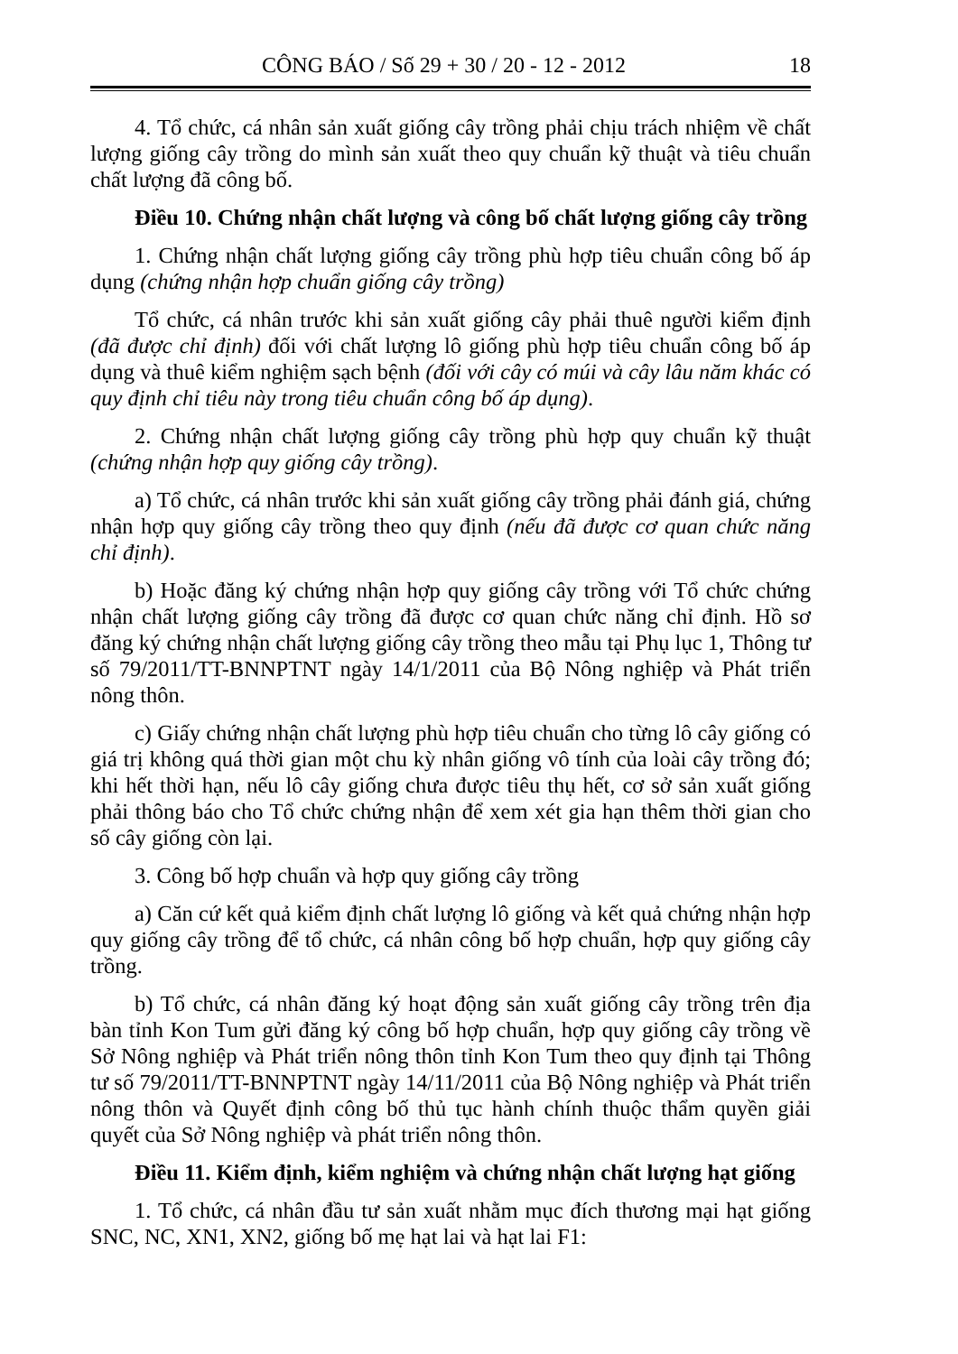CÔNG BÁO / Số 29 + 30 / 20 - 12 - 2012 18
4. Tổ chức, cá nhân sản xuất giống cây trồng phải chịu trách nhiệm về chất lượng giống cây trồng do mình sản xuất theo quy chuẩn kỹ thuật và tiêu chuẩn chất lượng đã công bố.
Điều 10. Chứng nhận chất lượng và công bố chất lượng giống cây trồng
1. Chứng nhận chất lượng giống cây trồng phù hợp tiêu chuẩn công bố áp dụng (chứng nhận hợp chuẩn giống cây trồng)
Tổ chức, cá nhân trước khi sản xuất giống cây phải thuê người kiểm định (đã được chỉ định) đối với chất lượng lô giống phù hợp tiêu chuẩn công bố áp dụng và thuê kiểm nghiệm sạch bệnh (đối với cây có múi và cây lâu năm khác có quy định chỉ tiêu này trong tiêu chuẩn công bố áp dụng).
2. Chứng nhận chất lượng giống cây trồng phù hợp quy chuẩn kỹ thuật (chứng nhận hợp quy giống cây trồng).
a) Tổ chức, cá nhân trước khi sản xuất giống cây trồng phải đánh giá, chứng nhận hợp quy giống cây trồng theo quy định (nếu đã được cơ quan chức năng chỉ định).
b) Hoặc đăng ký chứng nhận hợp quy giống cây trồng với Tổ chức chứng nhận chất lượng giống cây trồng đã được cơ quan chức năng chỉ định. Hồ sơ đăng ký chứng nhận chất lượng giống cây trồng theo mẫu tại Phụ lục 1, Thông tư số 79/2011/TT-BNNPTNT ngày 14/1/2011 của Bộ Nông nghiệp và Phát triển nông thôn.
c) Giấy chứng nhận chất lượng phù hợp tiêu chuẩn cho từng lô cây giống có giá trị không quá thời gian một chu kỳ nhân giống vô tính của loài cây trồng đó; khi hết thời hạn, nếu lô cây giống chưa được tiêu thụ hết, cơ sở sản xuất giống phải thông báo cho Tổ chức chứng nhận để xem xét gia hạn thêm thời gian cho số cây giống còn lại.
3. Công bố hợp chuẩn và hợp quy giống cây trồng
a) Căn cứ kết quả kiểm định chất lượng lô giống và kết quả chứng nhận hợp quy giống cây trồng để tổ chức, cá nhân công bố hợp chuẩn, hợp quy giống cây trồng.
b) Tổ chức, cá nhân đăng ký hoạt động sản xuất giống cây trồng trên địa bàn tỉnh Kon Tum gửi đăng ký công bố hợp chuẩn, hợp quy giống cây trồng về Sở Nông nghiệp và Phát triển nông thôn tỉnh Kon Tum theo quy định tại Thông tư số 79/2011/TT-BNNPTNT ngày 14/11/2011 của Bộ Nông nghiệp và Phát triển nông thôn và Quyết định công bố thủ tục hành chính thuộc thẩm quyền giải quyết của Sở Nông nghiệp và phát triển nông thôn.
Điều 11. Kiểm định, kiểm nghiệm và chứng nhận chất lượng hạt giống
1. Tổ chức, cá nhân đầu tư sản xuất nhằm mục đích thương mại hạt giống SNC, NC, XN1, XN2, giống bố mẹ hạt lai và hạt lai F1: